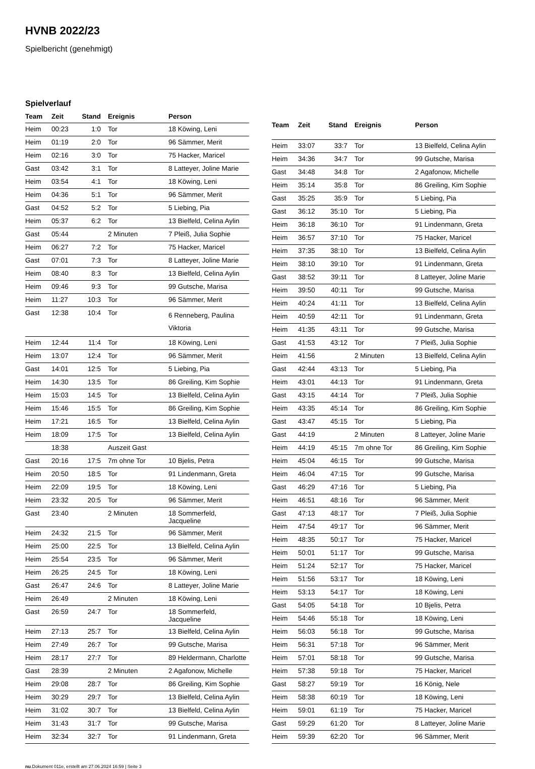HVNB 2022/23
Spielbericht (genehmigt)
Spielverlauf
| Team | Zeit | Stand | Ereignis | Person |
| --- | --- | --- | --- | --- |
| Heim | 00:23 | 1:0 | Tor | 18 Köwing, Leni |
| Heim | 01:19 | 2:0 | Tor | 96 Sämmer, Merit |
| Heim | 02:16 | 3:0 | Tor | 75 Hacker, Maricel |
| Gast | 03:42 | 3:1 | Tor | 8 Latteyer, Joline Marie |
| Heim | 03:54 | 4:1 | Tor | 18 Köwing, Leni |
| Heim | 04:36 | 5:1 | Tor | 96 Sämmer, Merit |
| Gast | 04:52 | 5:2 | Tor | 5 Liebing, Pia |
| Heim | 05:37 | 6:2 | Tor | 13 Bielfeld, Celina Aylin |
| Gast | 05:44 | | 2 Minuten | 7 Pleiß, Julia Sophie |
| Heim | 06:27 | 7:2 | Tor | 75 Hacker, Maricel |
| Gast | 07:01 | 7:3 | Tor | 8 Latteyer, Joline Marie |
| Heim | 08:40 | 8:3 | Tor | 13 Bielfeld, Celina Aylin |
| Heim | 09:46 | 9:3 | Tor | 99 Gutsche, Marisa |
| Heim | 11:27 | 10:3 | Tor | 96 Sämmer, Merit |
| Gast | 12:38 | 10:4 | Tor | 6 Renneberg, Paulina Viktoria |
| Heim | 12:44 | 11:4 | Tor | 18 Köwing, Leni |
| Heim | 13:07 | 12:4 | Tor | 96 Sämmer, Merit |
| Gast | 14:01 | 12:5 | Tor | 5 Liebing, Pia |
| Heim | 14:30 | 13:5 | Tor | 86 Greiling, Kim Sophie |
| Heim | 15:03 | 14:5 | Tor | 13 Bielfeld, Celina Aylin |
| Heim | 15:46 | 15:5 | Tor | 86 Greiling, Kim Sophie |
| Heim | 17:21 | 16:5 | Tor | 13 Bielfeld, Celina Aylin |
| Heim | 18:09 | 17:5 | Tor | 13 Bielfeld, Celina Aylin |
| | 18:38 | | Auszeit Gast | |
| Gast | 20:16 | 17:5 | 7m ohne Tor | 10 Bjelis, Petra |
| Heim | 20:50 | 18:5 | Tor | 91 Lindenmann, Greta |
| Heim | 22:09 | 19:5 | Tor | 18 Köwing, Leni |
| Heim | 23:32 | 20:5 | Tor | 96 Sämmer, Merit |
| Gast | 23:40 | | 2 Minuten | 18 Sommerfeld, Jacqueline |
| Heim | 24:32 | 21:5 | Tor | 96 Sämmer, Merit |
| Heim | 25:00 | 22:5 | Tor | 13 Bielfeld, Celina Aylin |
| Heim | 25:54 | 23:5 | Tor | 96 Sämmer, Merit |
| Heim | 26:25 | 24:5 | Tor | 18 Köwing, Leni |
| Gast | 26:47 | 24:6 | Tor | 8 Latteyer, Joline Marie |
| Heim | 26:49 | | 2 Minuten | 18 Köwing, Leni |
| Gast | 26:59 | 24:7 | Tor | 18 Sommerfeld, Jacqueline |
| Heim | 27:13 | 25:7 | Tor | 13 Bielfeld, Celina Aylin |
| Heim | 27:49 | 26:7 | Tor | 99 Gutsche, Marisa |
| Heim | 28:17 | 27:7 | Tor | 89 Heldermann, Charlotte |
| Gast | 28:39 | | 2 Minuten | 2 Agafonow, Michelle |
| Heim | 29:08 | 28:7 | Tor | 86 Greiling, Kim Sophie |
| Heim | 30:29 | 29:7 | Tor | 13 Bielfeld, Celina Aylin |
| Heim | 31:02 | 30:7 | Tor | 13 Bielfeld, Celina Aylin |
| Heim | 31:43 | 31:7 | Tor | 99 Gutsche, Marisa |
| Heim | 32:34 | 32:7 | Tor | 91 Lindenmann, Greta |
| Team | Zeit | Stand | Ereignis | Person |
| --- | --- | --- | --- | --- |
| Heim | 33:07 | 33:7 | Tor | 13 Bielfeld, Celina Aylin |
| Heim | 34:36 | 34:7 | Tor | 99 Gutsche, Marisa |
| Gast | 34:48 | 34:8 | Tor | 2 Agafonow, Michelle |
| Heim | 35:14 | 35:8 | Tor | 86 Greiling, Kim Sophie |
| Gast | 35:25 | 35:9 | Tor | 5 Liebing, Pia |
| Gast | 36:12 | 35:10 | Tor | 5 Liebing, Pia |
| Heim | 36:18 | 36:10 | Tor | 91 Lindenmann, Greta |
| Heim | 36:57 | 37:10 | Tor | 75 Hacker, Maricel |
| Heim | 37:35 | 38:10 | Tor | 13 Bielfeld, Celina Aylin |
| Heim | 38:10 | 39:10 | Tor | 91 Lindenmann, Greta |
| Gast | 38:52 | 39:11 | Tor | 8 Latteyer, Joline Marie |
| Heim | 39:50 | 40:11 | Tor | 99 Gutsche, Marisa |
| Heim | 40:24 | 41:11 | Tor | 13 Bielfeld, Celina Aylin |
| Heim | 40:59 | 42:11 | Tor | 91 Lindenmann, Greta |
| Heim | 41:35 | 43:11 | Tor | 99 Gutsche, Marisa |
| Gast | 41:53 | 43:12 | Tor | 7 Pleiß, Julia Sophie |
| Heim | 41:56 | | 2 Minuten | 13 Bielfeld, Celina Aylin |
| Gast | 42:44 | 43:13 | Tor | 5 Liebing, Pia |
| Heim | 43:01 | 44:13 | Tor | 91 Lindenmann, Greta |
| Gast | 43:15 | 44:14 | Tor | 7 Pleiß, Julia Sophie |
| Heim | 43:35 | 45:14 | Tor | 86 Greiling, Kim Sophie |
| Gast | 43:47 | 45:15 | Tor | 5 Liebing, Pia |
| Gast | 44:19 | | 2 Minuten | 8 Latteyer, Joline Marie |
| Heim | 44:19 | 45:15 | 7m ohne Tor | 86 Greiling, Kim Sophie |
| Heim | 45:04 | 46:15 | Tor | 99 Gutsche, Marisa |
| Heim | 46:04 | 47:15 | Tor | 99 Gutsche, Marisa |
| Gast | 46:29 | 47:16 | Tor | 5 Liebing, Pia |
| Heim | 46:51 | 48:16 | Tor | 96 Sämmer, Merit |
| Gast | 47:13 | 48:17 | Tor | 7 Pleiß, Julia Sophie |
| Heim | 47:54 | 49:17 | Tor | 96 Sämmer, Merit |
| Heim | 48:35 | 50:17 | Tor | 75 Hacker, Maricel |
| Heim | 50:01 | 51:17 | Tor | 99 Gutsche, Marisa |
| Heim | 51:24 | 52:17 | Tor | 75 Hacker, Maricel |
| Heim | 51:56 | 53:17 | Tor | 18 Köwing, Leni |
| Heim | 53:13 | 54:17 | Tor | 18 Köwing, Leni |
| Gast | 54:05 | 54:18 | Tor | 10 Bjelis, Petra |
| Heim | 54:46 | 55:18 | Tor | 18 Köwing, Leni |
| Heim | 56:03 | 56:18 | Tor | 99 Gutsche, Marisa |
| Heim | 56:31 | 57:18 | Tor | 96 Sämmer, Merit |
| Heim | 57:01 | 58:18 | Tor | 99 Gutsche, Marisa |
| Heim | 57:38 | 59:18 | Tor | 75 Hacker, Maricel |
| Gast | 58:27 | 59:19 | Tor | 16 König, Nele |
| Heim | 58:38 | 60:19 | Tor | 18 Köwing, Leni |
| Heim | 59:01 | 61:19 | Tor | 75 Hacker, Maricel |
| Gast | 59:29 | 61:20 | Tor | 8 Latteyer, Joline Marie |
| Heim | 59:39 | 62:20 | Tor | 96 Sämmer, Merit |
nu.Dokument 011e, erstellt am 27.06.2024 16:59 | Seite 3